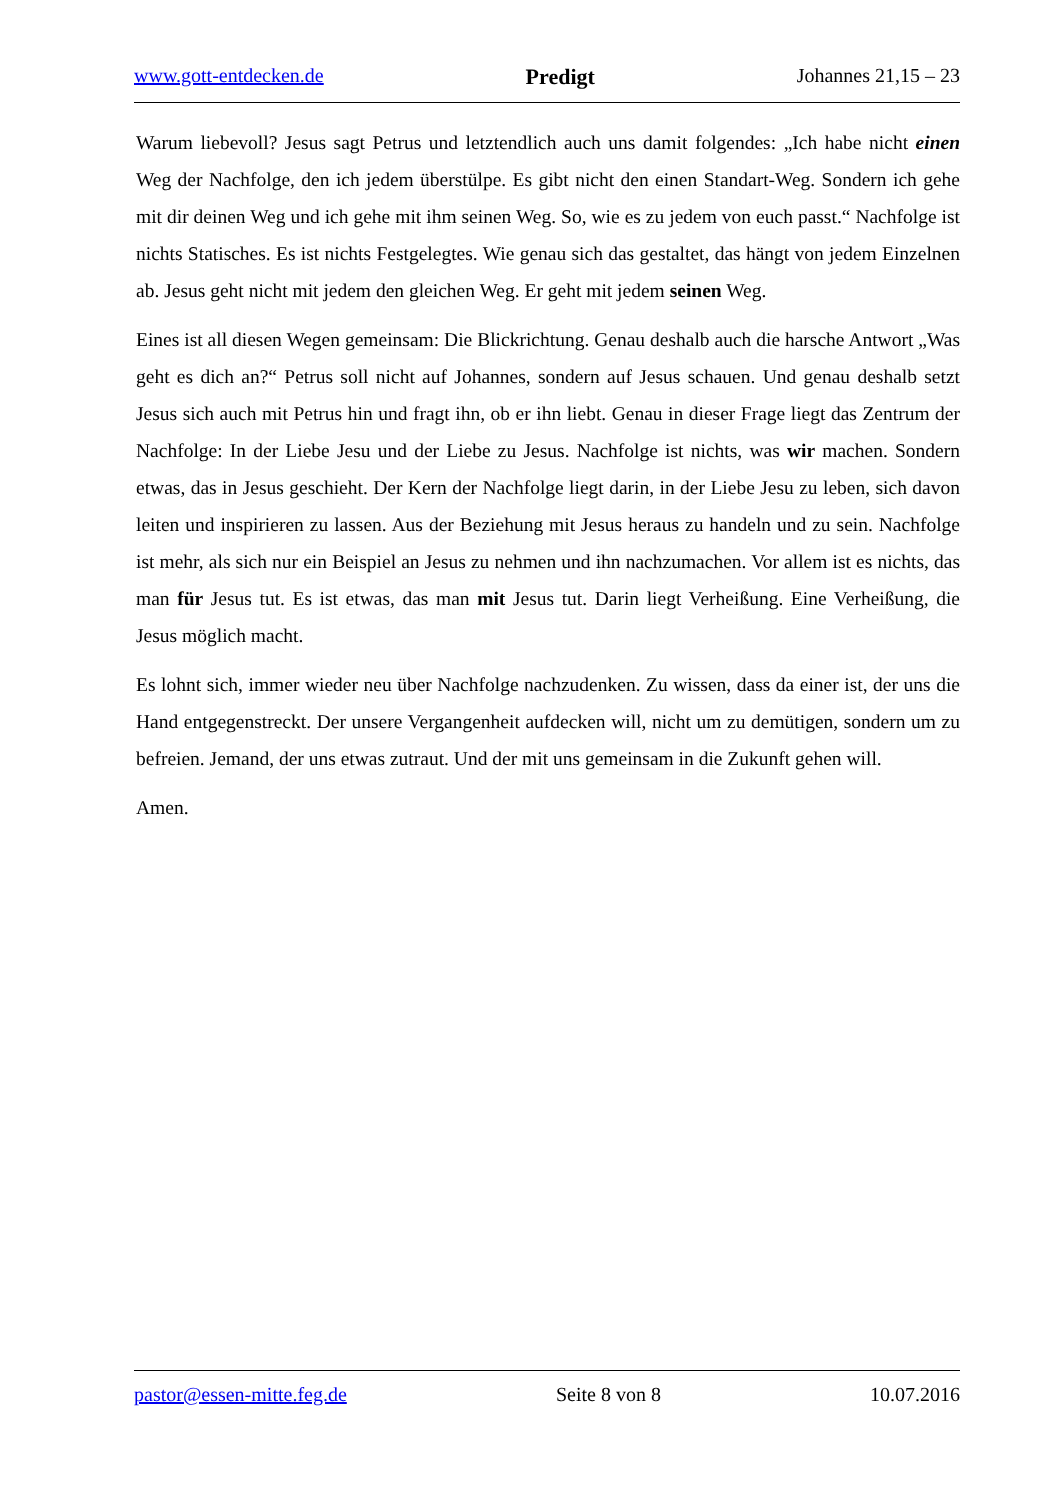www.gott-entdecken.de Predigt Johannes 21,15 – 23
Warum liebevoll? Jesus sagt Petrus und letztendlich auch uns damit folgendes: „Ich habe nicht einen Weg der Nachfolge, den ich jedem überstülpe. Es gibt nicht den einen Standart-Weg. Sondern ich gehe mit dir deinen Weg und ich gehe mit ihm seinen Weg. So, wie es zu jedem von euch passt.“ Nachfolge ist nichts Statisches. Es ist nichts Festgelegtes. Wie genau sich das gestaltet, das hängt von jedem Einzelnen ab. Jesus geht nicht mit jedem den gleichen Weg. Er geht mit jedem seinen Weg.
Eines ist all diesen Wegen gemeinsam: Die Blickrichtung. Genau deshalb auch die harsche Antwort „Was geht es dich an?“ Petrus soll nicht auf Johannes, sondern auf Jesus schauen. Und genau deshalb setzt Jesus sich auch mit Petrus hin und fragt ihn, ob er ihn liebt. Genau in dieser Frage liegt das Zentrum der Nachfolge: In der Liebe Jesu und der Liebe zu Jesus. Nachfolge ist nichts, was wir machen. Sondern etwas, das in Jesus geschieht. Der Kern der Nachfolge liegt darin, in der Liebe Jesu zu leben, sich davon leiten und inspirieren zu lassen. Aus der Bezie­hung mit Jesus heraus zu handeln und zu sein. Nachfolge ist mehr, als sich nur ein Beispiel an Jesus zu nehmen und ihn nachzumachen. Vor allem ist es nichts, das man für Jesus tut. Es ist etwas, das man mit Jesus tut. Darin liegt Verheißung. Eine Verheißung, die Jesus möglich macht.
Es lohnt sich, immer wieder neu über Nachfolge nachzudenken. Zu wissen, dass da einer ist, der uns die Hand entgegenstreckt. Der unsere Vergangenheit aufdecken will, nicht um zu de­mütigen, sondern um zu befreien. Jemand, der uns etwas zutraut. Und der mit uns gemeinsam in die Zukunft gehen will.
Amen.
pastor@essen-mitte.feg.de Seite 8 von 8 10.07.2016